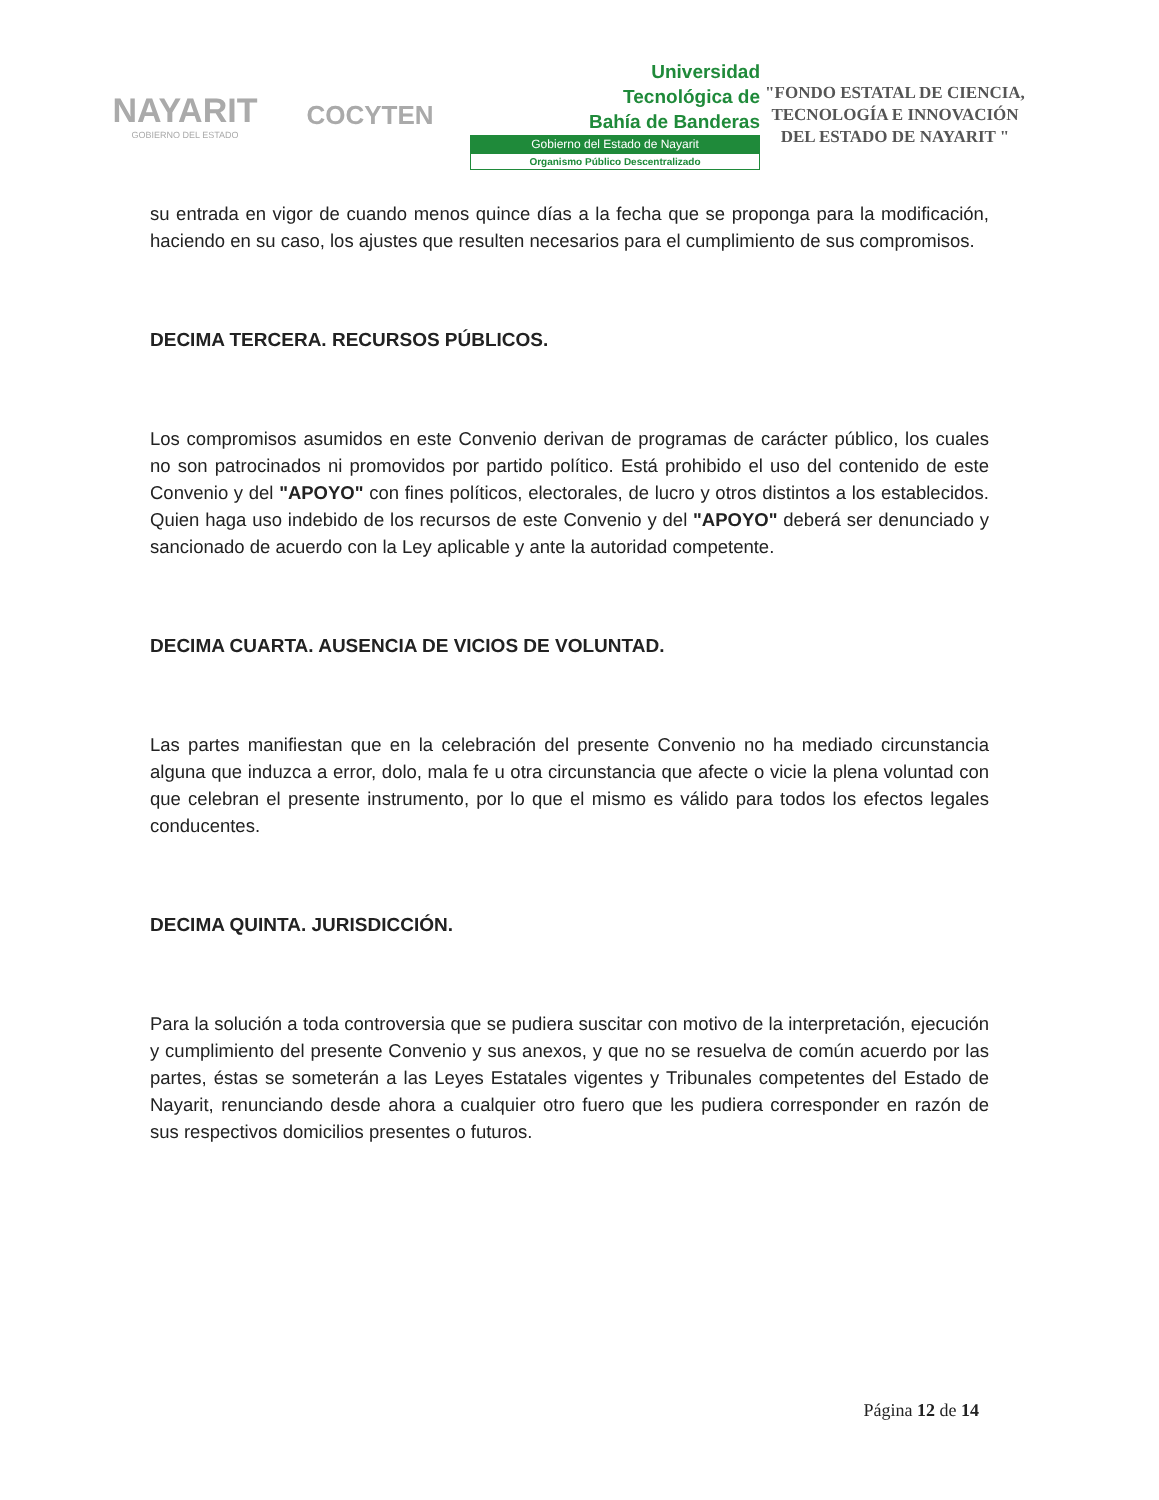NAYARIT
GOBIERNO DEL ESTADO
COCYTEN
Universidad
Tecnológica de
Bahía de Banderas
Gobierno del Estado de Nayarit
Organismo Público Descentralizado
"FONDO ESTATAL DE CIENCIA, TECNOLOGÍA E INNOVACIÓN DEL ESTADO DE NAYARIT "
su entrada en vigor de cuando menos quince días a la fecha que se proponga para la modificación, haciendo en su caso, los ajustes que resulten necesarios para el cumplimiento de sus compromisos.
DECIMA TERCERA. RECURSOS PÚBLICOS.
Los compromisos asumidos en este Convenio derivan de programas de carácter público, los cuales no son patrocinados ni promovidos por partido político. Está prohibido el uso del contenido de este Convenio y del "APOYO" con fines políticos, electorales, de lucro y otros distintos a los establecidos. Quien haga uso indebido de los recursos de este Convenio y del "APOYO" deberá ser denunciado y sancionado de acuerdo con la Ley aplicable y ante la autoridad competente.
DECIMA CUARTA. AUSENCIA DE VICIOS DE VOLUNTAD.
Las partes manifiestan que en la celebración del presente Convenio no ha mediado circunstancia alguna que induzca a error, dolo, mala fe u otra circunstancia que afecte o vicie la plena voluntad con que celebran el presente instrumento, por lo que el mismo es válido para todos los efectos legales conducentes.
DECIMA QUINTA. JURISDICCIÓN.
Para la solución a toda controversia que se pudiera suscitar con motivo de la interpretación, ejecución y cumplimiento del presente Convenio y sus anexos, y que no se resuelva de común acuerdo por las partes, éstas se someterán a las Leyes Estatales vigentes y Tribunales competentes del Estado de Nayarit, renunciando desde ahora a cualquier otro fuero que les pudiera corresponder en razón de sus respectivos domicilios presentes o futuros.
Página 12 de 14